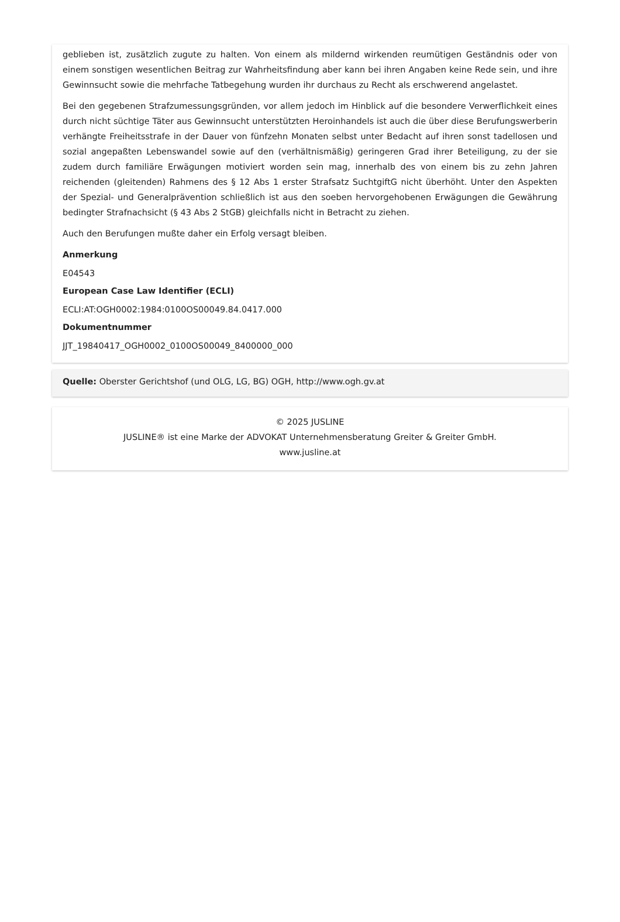geblieben ist, zusätzlich zugute zu halten. Von einem als mildernd wirkenden reumütigen Geständnis oder von einem sonstigen wesentlichen Beitrag zur Wahrheitsfindung aber kann bei ihren Angaben keine Rede sein, und ihre Gewinnsucht sowie die mehrfache Tatbegehung wurden ihr durchaus zu Recht als erschwerend angelastet.
Bei den gegebenen Strafzumessungsgründen, vor allem jedoch im Hinblick auf die besondere Verwerflichkeit eines durch nicht süchtige Täter aus Gewinnsucht unterstützten Heroinhandels ist auch die über diese Berufungswerberin verhängte Freiheitsstrafe in der Dauer von fünfzehn Monaten selbst unter Bedacht auf ihren sonst tadellosen und sozial angepaßten Lebenswandel sowie auf den (verhältnismäßig) geringeren Grad ihrer Beteiligung, zu der sie zudem durch familiäre Erwägungen motiviert worden sein mag, innerhalb des von einem bis zu zehn Jahren reichenden (gleitenden) Rahmens des § 12 Abs 1 erster Strafsatz SuchtgiftG nicht überhöht. Unter den Aspekten der Spezial- und Generalprävention schließlich ist aus den soeben hervorgehobenen Erwägungen die Gewährung bedingter Strafnachsicht (§ 43 Abs 2 StGB) gleichfalls nicht in Betracht zu ziehen.
Auch den Berufungen mußte daher ein Erfolg versagt bleiben.
Anmerkung
E04543
European Case Law Identifier (ECLI)
ECLI:AT:OGH0002:1984:0100OS00049.84.0417.000
Dokumentnummer
JJT_19840417_OGH0002_0100OS00049_8400000_000
Quelle: Oberster Gerichtshof (und OLG, LG, BG) OGH, http://www.ogh.gv.at
© 2025 JUSLINE
JUSLINE® ist eine Marke der ADVOKAT Unternehmensberatung Greiter & Greiter GmbH.
www.jusline.at